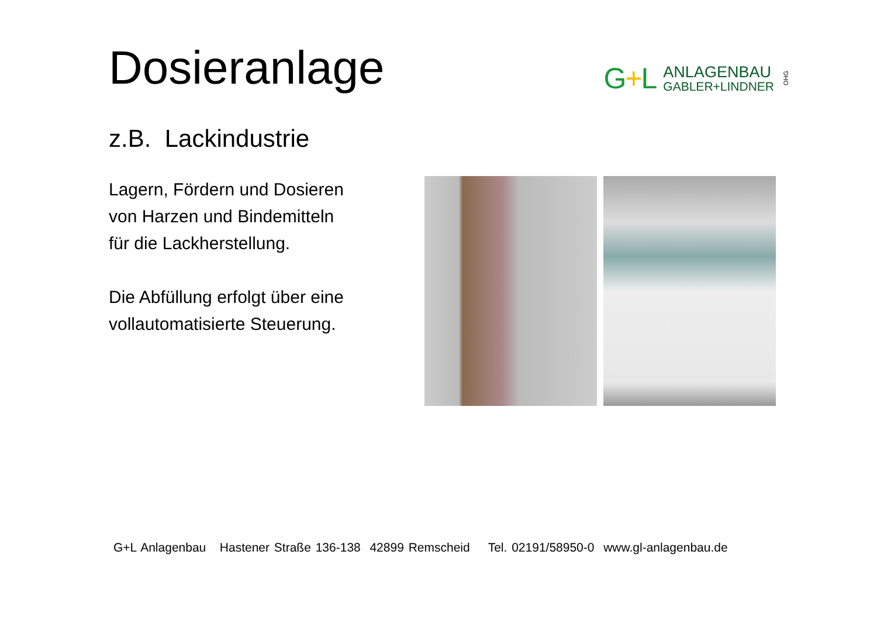Dosieranlage
G+L
ANLAGENBAU
GABLER+LINDNER
OHG
z.B. Lackindustrie
Lagern, Fördern und Dosieren
von Harzen und Bindemitteln
für die Lackherstellung.
Die Abfüllung erfolgt über eine
vollautomatisierte Steuerung.
G+L Anlagenbau Hastener Straße 136-138 42899 Remscheid Tel. 02191/58950-0 www.gl-anlagenbau.de